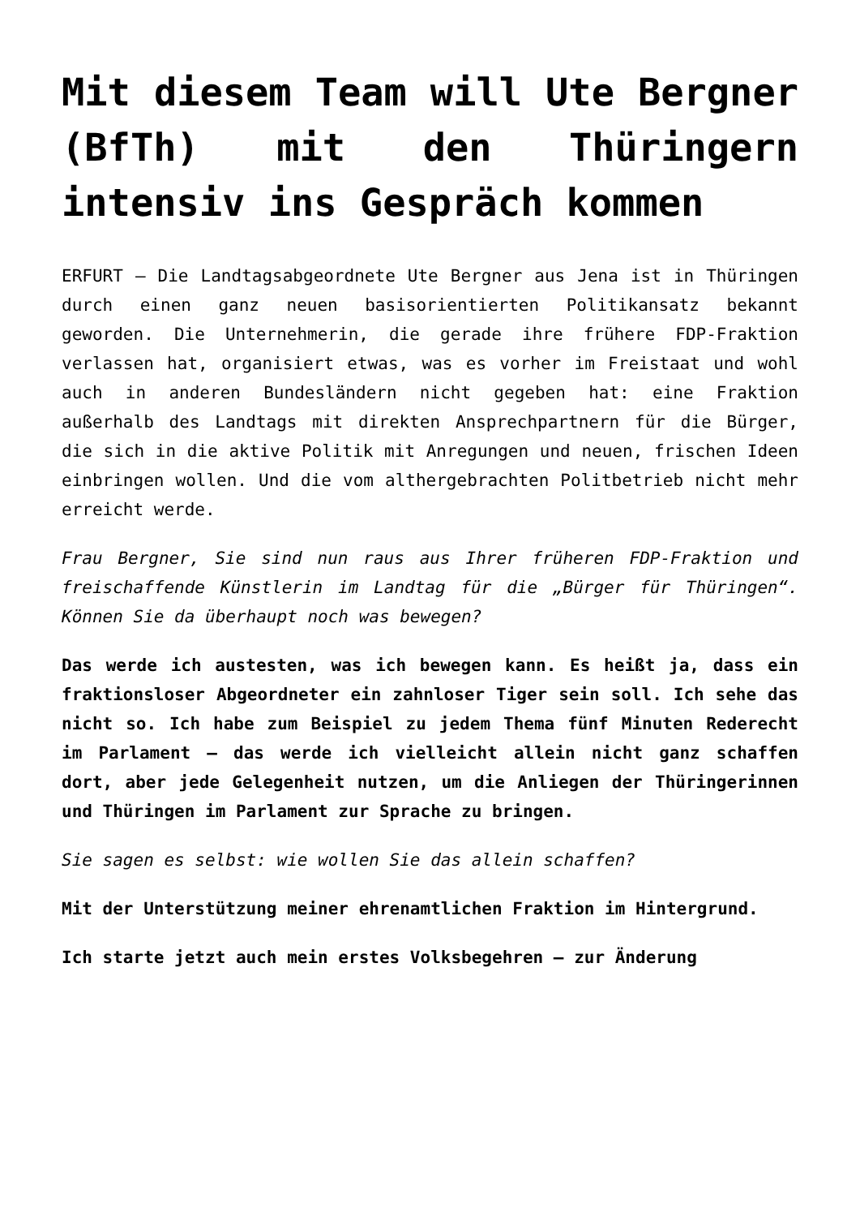Mit diesem Team will Ute Bergner (BfTh) mit den Thüringern intensiv ins Gespräch kommen
ERFURT – Die Landtagsabgeordnete Ute Bergner aus Jena ist in Thüringen durch einen ganz neuen basisorientierten Politikansatz bekannt geworden. Die Unternehmerin, die gerade ihre frühere FDP-Fraktion verlassen hat, organisiert etwas, was es vorher im Freistaat und wohl auch in anderen Bundesländern nicht gegeben hat: eine Fraktion außerhalb des Landtags mit direkten Ansprechpartnern für die Bürger, die sich in die aktive Politik mit Anregungen und neuen, frischen Ideen einbringen wollen. Und die vom althergebrachten Politbetrieb nicht mehr erreicht werde.
Frau Bergner, Sie sind nun raus aus Ihrer früheren FDP-Fraktion und freischaffende Künstlerin im Landtag für die „Bürger für Thüringen“. Können Sie da überhaupt noch was bewegen?
Das werde ich austesten, was ich bewegen kann. Es heißt ja, dass ein fraktionsloser Abgeordneter ein zahnloser Tiger sein soll. Ich sehe das nicht so. Ich habe zum Beispiel zu jedem Thema fünf Minuten Rederecht im Parlament – das werde ich vielleicht allein nicht ganz schaffen dort, aber jede Gelegenheit nutzen, um die Anliegen der Thüringerinnen und Thüringen im Parlament zur Sprache zu bringen.
Sie sagen es selbst: wie wollen Sie das allein schaffen?
Mit der Unterstützung meiner ehrenamtlichen Fraktion im Hintergrund.
Ich starte jetzt auch mein erstes Volksbegehren – zur Änderung